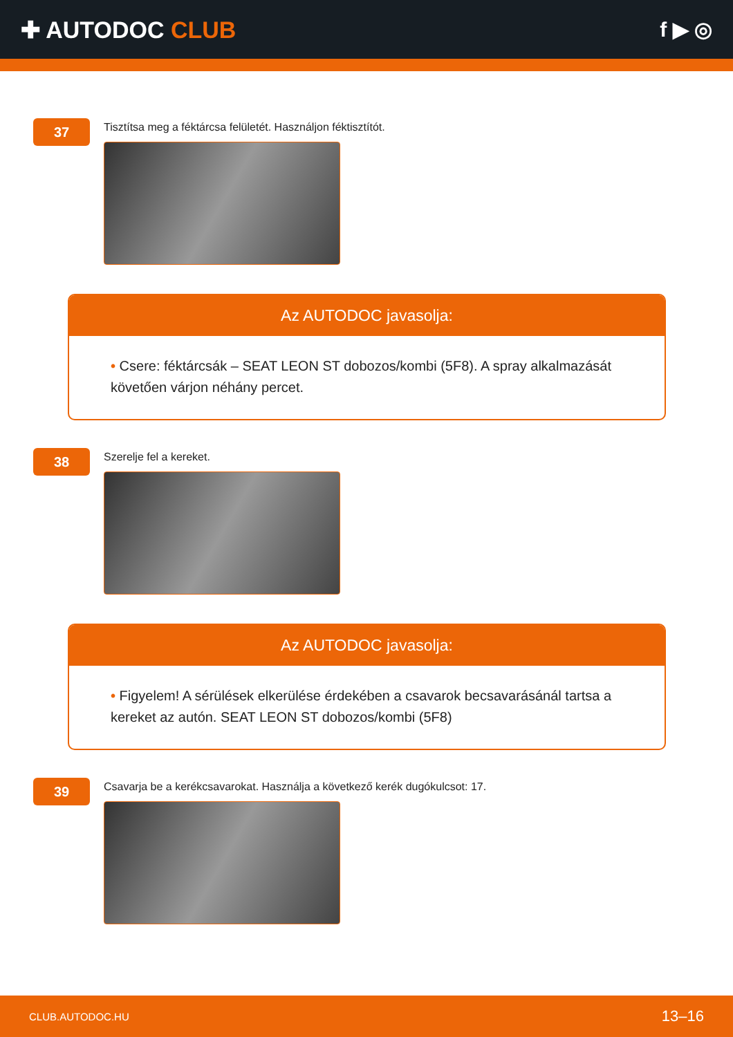✚ AUTODOC CLUB f ▶ ◎
37
Tisztítsa meg a féktárcsa felületét. Használjon féktisztítót.
Az AUTODOC javasolja:
• Csere: féktárcsák – SEAT LEON ST dobozos/kombi (5F8). A spray alkalmazását követően várjon néhány percet.
38
Szerelje fel a kereket.
Az AUTODOC javasolja:
• Figyelem! A sérülések elkerülése érdekében a csavarok becsavarásánál tartsa a kereket az autón. SEAT LEON ST dobozos/kombi (5F8)
39
Csavarja be a kerékcsavarokat. Használja a következő kerék dugókulcsot: 17.
CLUB.AUTODOC.HU 13–16